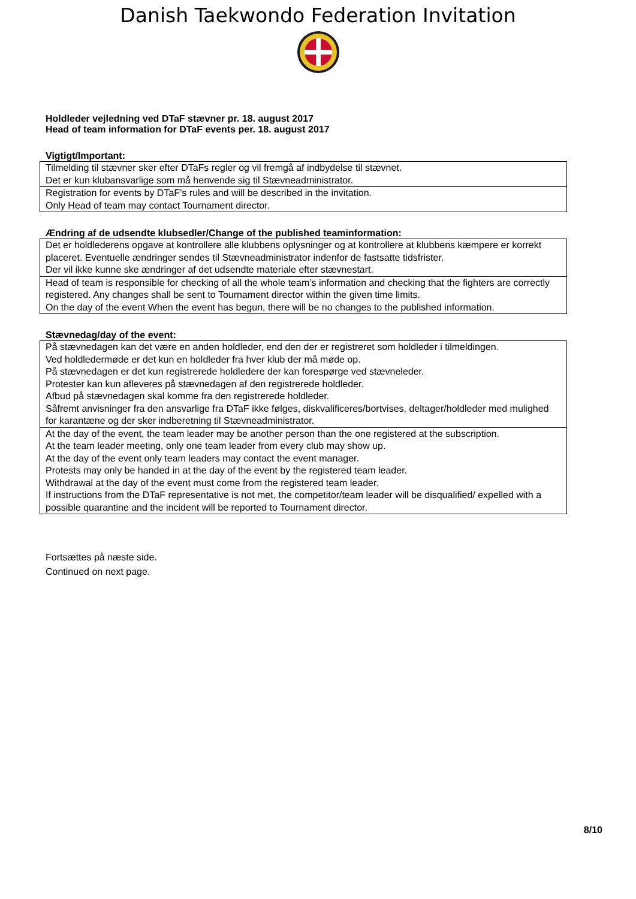Danish Taekwondo Federation Invitation
Holdleder vejledning ved DTaF stævner pr. 18. august 2017
Head of team information for DTaF events per. 18. august 2017
Vigtigt/Important:
| Tilmelding til stævner sker efter DTaFs regler og vil fremgå af indbydelse til stævnet. Det er kun klubansvarlige som må henvende sig til Stævneadministrator. |
| Registration for events by DTaF’s rules and will be described in the invitation. Only Head of team may contact Tournament director. |
Ændring af de udsendte klubsedler/Change of the published teaminformation:
| Det er holdlederens opgave at kontrollere alle klubbens oplysninger og at kontrollere at klubbens kæmpere er korrekt placeret. Eventuelle ændringer sendes til Stævneadministrator indenfor de fastsatte tidsfrister. Der vil ikke kunne ske ændringer af det udsendte materiale efter stævnestart. |
| Head of team is responsible for checking of all the whole team’s information and checking that the fighters are correctly registered. Any changes shall be sent to Tournament director within the given time limits. On the day of the event When the event has begun, there will be no changes to the published information. |
Stævnedag/day of the event:
| På stævnedagen kan det være en anden holdleder, end den der er registreret som holdleder i tilmeldingen. Ved holdledermøde er det kun en holdleder fra hver klub der må møde op. På stævnedagen er det kun registrerede holdledere der kan forespørge ved stævneleder. Protester kan kun afleveres på stævnedagen af den registrerede holdleder. Afbud på stævnedagen skal komme fra den registrerede holdleder. Såfremt anvisninger fra den ansvarlige fra DTaF ikke følges, diskvalificeres/bortvises, deltager/holdleder med mulighed for karantæne og der sker indberetning til Stævneadministrator. |
| At the day of the event, the team leader may be another person than the one registered at the subscription. At the team leader meeting, only one team leader from every club may show up. At the day of the event only team leaders may contact the event manager. Protests may only be handed in at the day of the event by the registered team leader. Withdrawal at the day of the event must come from the registered team leader. If instructions from the DTaF representative is not met, the competitor/team leader will be disqualified/ expelled with a possible quarantine and the incident will be reported to Tournament director. |
Fortsættes på næste side.
Continued on next page.
8/10